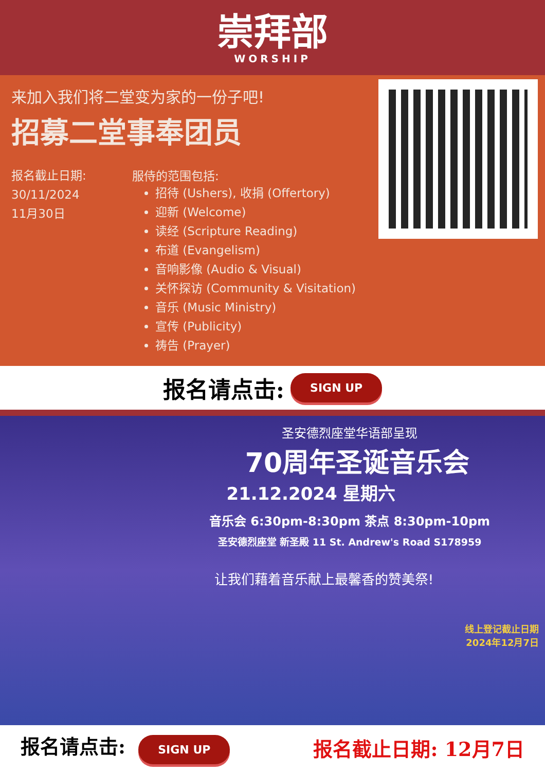崇拜部
WORSHIP
来加入我们将二堂变为家的一份子吧!
招募二堂事奉团员
报名截止日期:
30/11/2024
11月30日
服侍的范围包括:
招待 (Ushers), 收捐 (Offertory)
迎新 (Welcome)
读经 (Scripture Reading)
布道 (Evangelism)
音响影像 (Audio & Visual)
关怀探访 (Community & Visitation)
音乐 (Music Ministry)
宣传 (Publicity)
祷告 (Prayer)
报名请点击: SIGN UP
圣安德烈座堂华语部呈现
70周年圣诞音乐会
21.12.2024 星期六
音乐会 6:30pm-8:30pm 茶点 8:30pm-10pm
圣安德烈座堂 新圣殿 11 St. Andrew's Road S178959
让我们藉着音乐献上最馨香的赞美祭!
线上登记截止日期
2024年12月7日
报名请点击: SIGN UP
报名截止日期: 12月7日